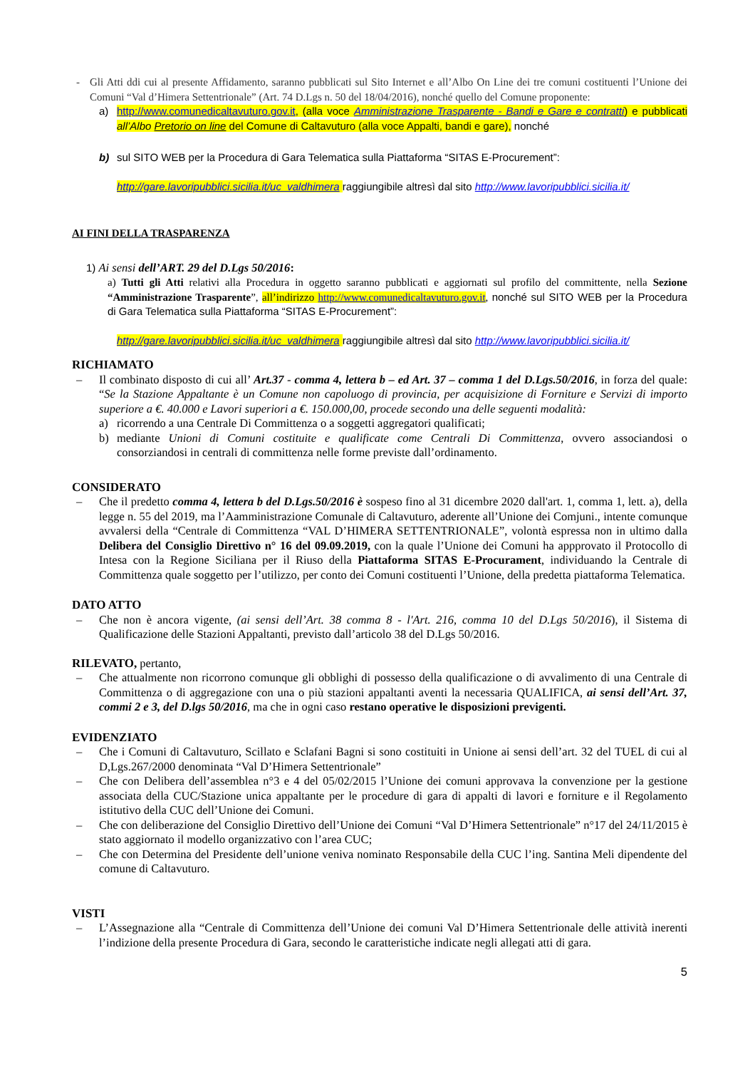- Gli Atti ddi cui al presente Affidamento, saranno pubblicati sul Sito Internet e all’Albo On Line dei tre comuni costituenti l’Unione dei Comuni “Val d’Himera Settentrionale” (Art. 74 D.Lgs n. 50 del 18/04/2016), nonché quello del Comune proponente:
a) http://www.comunedicaltavuturo.gov.it, (alla voce Amministrazione Trasparente - Bandi e Gare e contratti) e pubblicati all’Albo Pretorio on line del Comune di Caltavuturo (alla voce Appalti, bandi e gare), nonché
b) sul SITO WEB per la Procedura di Gara Telematica sulla Piattaforma “SITAS E-Procurement”:
http://gare.lavoripubblici.sicilia.it/uc_valdhimera raggiungibile altresì dal sito http://www.lavoripubblici.sicilia.it/
AI FINI DELLA TRASPARENZA
1) Ai sensi dell’ART. 29 del D.Lgs 50/2016:
a) Tutti gli Atti relativi alla Procedura in oggetto saranno pubblicati e aggiornati sul profilo del committente, nella Sezione “Amministrazione Trasparente”, all’indirizzo http://www.comunedicaltavuturo.gov.it, nonché sul SITO WEB per la Procedura di Gara Telematica sulla Piattaforma “SITAS E-Procurement”:
http://gare.lavoripubblici.sicilia.it/uc_valdhimera raggiungibile altresì dal sito http://www.lavoripubblici.sicilia.it/
RICHIAMATO
– Il combinato disposto di cui all’ Art.37 - comma 4, lettera b – ed Art. 37 – comma 1 del D.Lgs.50/2016, in forza del quale: “Se la Stazione Appaltante è un Comune non capoluogo di provincia, per acquisizione di Forniture e Servizi di importo superiore a €. 40.000 e Lavori superiori a €. 150.000,00, procede secondo una delle seguenti modalità:
a) ricorrendo a una Centrale Di Committenza o a soggetti aggregatori qualificati;
b) mediante Unioni di Comuni costituite e qualificate come Centrali Di Committenza, ovvero associandosi o consorziandosi in centrali di committenza nelle forme previste dall’ordinamento.
CONSIDERATO
– Che il predetto comma 4, lettera b del D.Lgs.50/2016 è sospeso fino al 31 dicembre 2020 dall'art. 1, comma 1, lett. a), della legge n. 55 del 2019, ma l’Aamministrazione Comunale di Caltavuturo, aderente all’Unione dei Comjuni., intente comunque avvalersi della “Centrale di Committenza “VAL D’HIMERA SETTENTRIONALE”, volontà espressa non in ultimo dalla Delibera del Consiglio Direttivo n° 16 del 09.09.2019, con la quale l’Unione dei Comuni ha appprovato il Protocollo di Intesa con la Regione Siciliana per il Riuso della Piattaforma SITAS E-Procurament, individuando la Centrale di Committenza quale soggetto per l’utilizzo, per conto dei Comuni costituenti l’Unione, della predetta piattaforma Telematica.
DATO ATTO
– Che non è ancora vigente, (ai sensi dell’Art. 38 comma 8 - l'Art. 216, comma 10 del D.Lgs 50/2016), il Sistema di Qualificazione delle Stazioni Appaltanti, previsto dall’articolo 38 del D.Lgs 50/2016.
RILEVATO, pertanto,
– Che attualmente non ricorrono comunque gli obblighi di possesso della qualificazione o di avvalimento di una Centrale di Committenza o di aggregazione con una o più stazioni appaltanti aventi la necessaria QUALIFICA, ai sensi dell’Art. 37, commi 2 e 3, del D.lgs 50/2016, ma che in ogni caso restano operative le disposizioni previgenti.
EVIDENZIATO
– Che i Comuni di Caltavuturo, Scillato e Sclafani Bagni si sono costituiti in Unione ai sensi dell’art. 32 del TUEL di cui al D,Lgs.267/2000 denominata “Val D’Himera Settentrionale”
– Che con Delibera dell’assemblea n°3 e 4 del 05/02/2015 l’Unione dei comuni approvava la convenzione per la gestione associata della CUC/Stazione unica appaltante per le procedure di gara di appalti di lavori e forniture e il Regolamento istitutivo della CUC dell’Unione dei Comuni.
– Che con deliberazione del Consiglio Direttivo dell’Unione dei Comuni “Val D’Himera Settentrionale” n°17 del 24/11/2015 è stato aggiornato il modello organizzativo con l’area CUC;
– Che con Determina del Presidente dell’unione veniva nominato Responsabile della CUC l’ing. Santina Meli dipendente del comune di Caltavuturo.
VISTI
– L’Assegnazione alla “Centrale di Committenza dell’Unione dei comuni Val D’Himera Settentrionale delle attività inerenti l’indizione della presente Procedura di Gara, secondo le caratteristiche indicate negli allegati atti di gara.
5